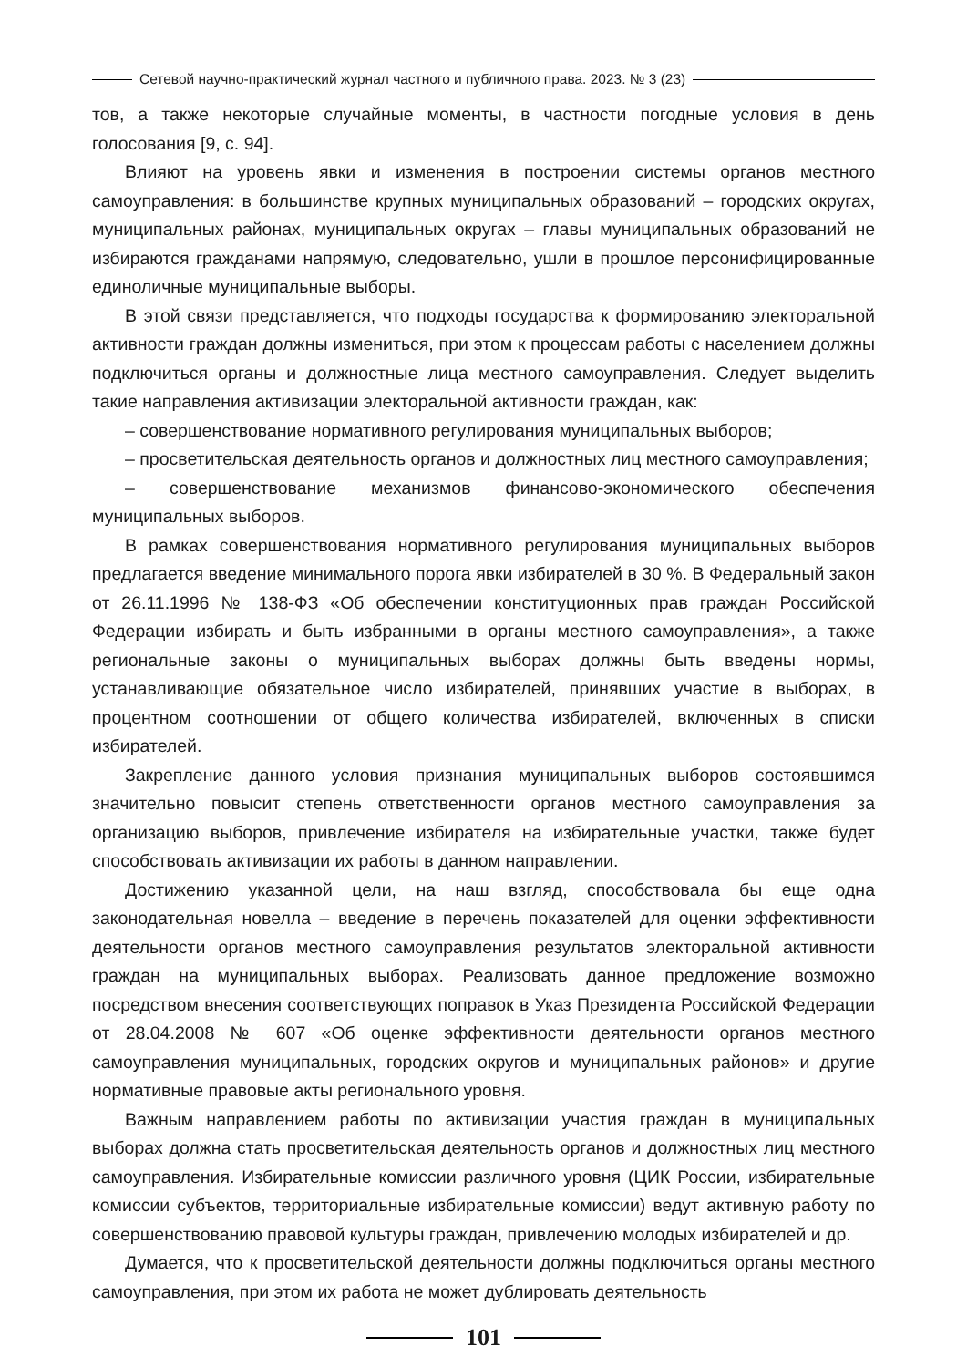Сетевой научно-практический журнал частного и публичного права. 2023. № 3 (23)
тов, а также некоторые случайные моменты, в частности погодные условия в день голосования [9, с. 94].
Влияют на уровень явки и изменения в построении системы органов местного самоуправления: в большинстве крупных муниципальных образований – городских округах, муниципальных районах, муниципальных округах – главы муниципальных образований не избираются гражданами напрямую, следовательно, ушли в прошлое персонифицированные единоличные муниципальные выборы.
В этой связи представляется, что подходы государства к формированию электоральной активности граждан должны измениться, при этом к процессам работы с населением должны подключиться органы и должностные лица местного самоуправления. Следует выделить такие направления активизации электоральной активности граждан, как:
– совершенствование нормативного регулирования муниципальных выборов;
– просветительская деятельность органов и должностных лиц местного самоуправления;
– совершенствование механизмов финансово-экономического обеспечения муниципальных выборов.
В рамках совершенствования нормативного регулирования муниципальных выборов предлагается введение минимального порога явки избирателей в 30 %. В Федеральный закон от 26.11.1996 № 138-ФЗ «Об обеспечении конституционных прав граждан Российской Федерации избирать и быть избранными в органы местного самоуправления», а также региональные законы о муниципальных выборах должны быть введены нормы, устанавливающие обязательное число избирателей, принявших участие в выборах, в процентном соотношении от общего количества избирателей, включенных в списки избирателей.
Закрепление данного условия признания муниципальных выборов состоявшимся значительно повысит степень ответственности органов местного самоуправления за организацию выборов, привлечение избирателя на избирательные участки, также будет способствовать активизации их работы в данном направлении.
Достижению указанной цели, на наш взгляд, способствовала бы еще одна законодательная новелла – введение в перечень показателей для оценки эффективности деятельности органов местного самоуправления результатов электоральной активности граждан на муниципальных выборах. Реализовать данное предложение возможно посредством внесения соответствующих поправок в Указ Президента Российской Федерации от 28.04.2008 № 607 «Об оценке эффективности деятельности органов местного самоуправления муниципальных, городских округов и муниципальных районов» и другие нормативные правовые акты регионального уровня.
Важным направлением работы по активизации участия граждан в муниципальных выборах должна стать просветительская деятельность органов и должностных лиц местного самоуправления. Избирательные комиссии различного уровня (ЦИК России, избирательные комиссии субъектов, территориальные избирательные комиссии) ведут активную работу по совершенствованию правовой культуры граждан, привлечению молодых избирателей и др.
Думается, что к просветительской деятельности должны подключиться органы местного самоуправления, при этом их работа не может дублировать деятельность
101